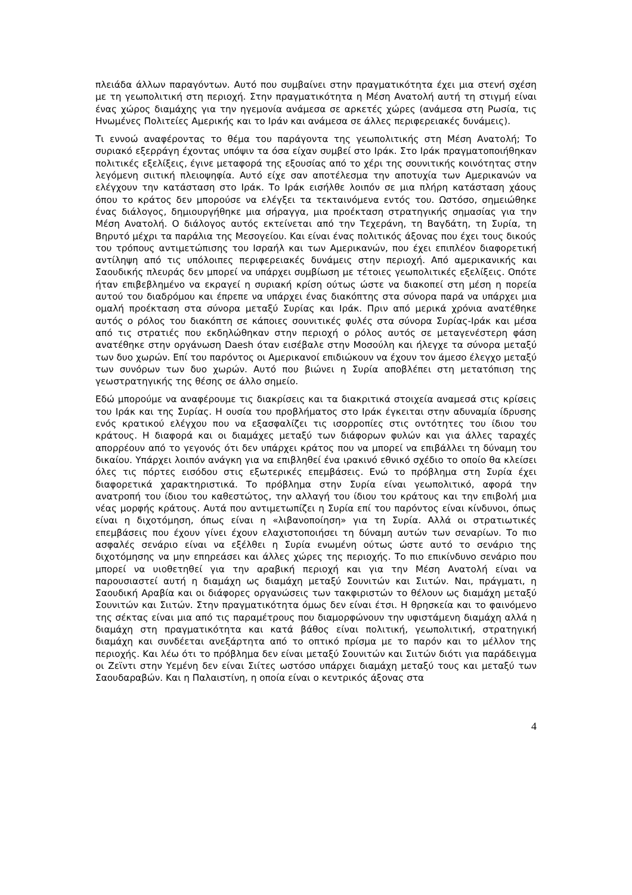πλειάδα άλλων παραγόντων. Αυτό που συμβαίνει στην πραγματικότητα έχει μια στενή σχέση με τη γεωπολιτική στη περιοχή. Στην πραγματικότητα η Μέση Ανατολή αυτή τη στιγμή είναι ένας χώρος διαμάχης για την ηγεμονία ανάμεσα σε αρκετές χώρες (ανάμεσα στη Ρωσία, τις Ηνωμένες Πολιτείες Αμερικής και το Ιράν και ανάμεσα σε άλλες περιφερειακές δυνάμεις).
Τι εννοώ αναφέροντας το θέμα του παράγοντα της γεωπολιτικής στη Μέση Ανατολή; Το συριακό εξερράγη έχοντας υπόψιν τα όσα είχαν συμβεί στο Ιράκ. Στο Ιράκ πραγματοποιήθηκαν πολιτικές εξελίξεις, έγινε μεταφορά της εξουσίας από το χέρι της σουνιτικής κοινότητας στην λεγόμενη σιιτική πλειοψηφία. Αυτό είχε σαν αποτέλεσμα την αποτυχία των Αμερικανών να ελέγχουν την κατάσταση στο Ιράκ. Το Ιράκ εισήλθε λοιπόν σε μια πλήρη κατάσταση χάους όπου το κράτος δεν μπορούσε να ελέγξει τα τεκταινόμενα εντός του. Ωστόσο, σημειώθηκε ένας διάλογος, δημιουργήθηκε μια σήραγγα, μια προέκταση στρατηγικής σημασίας για την Μέση Ανατολή. Ο διάλογος αυτός εκτείνεται από την Τεχεράνη, τη Βαγδάτη, τη Συρία, τη Βηρυτό μέχρι τα παράλια της Μεσογείου. Και είναι ένας πολιτικός άξονας που έχει τους δικούς του τρόπους αντιμετώπισης του Ισραήλ και των Αμερικανών, που έχει επιπλέον διαφορετική αντίληψη από τις υπόλοιπες περιφερειακές δυνάμεις στην περιοχή. Από αμερικανικής και Σαουδικής πλευράς δεν μπορεί να υπάρχει συμβίωση με τέτοιες γεωπολιτικές εξελίξεις. Οπότε ήταν επιβεβλημένο να εκραγεί η συριακή κρίση ούτως ώστε να διακοπεί στη μέση η πορεία αυτού του διαδρόμου και έπρεπε να υπάρχει ένας διακόπτης στα σύνορα παρά να υπάρχει μια ομαλή προέκταση στα σύνορα μεταξύ Συρίας και Ιράκ. Πριν από μερικά χρόνια ανατέθηκε αυτός ο ρόλος του διακόπτη σε κάποιες σουνιτικές φυλές στα σύνορα Συρίας-Ιράκ και μέσα από τις στρατιές που εκδηλώθηκαν στην περιοχή ο ρόλος αυτός σε μεταγενέστερη φάση ανατέθηκε στην οργάνωση Daesh όταν εισέβαλε στην Μοσούλη και ήλεγχε τα σύνορα μεταξύ των δυο χωρών. Επί του παρόντος οι Αμερικανοί επιδιώκουν να έχουν τον άμεσο έλεγχο μεταξύ των συνόρων των δυο χωρών. Αυτό που βιώνει η Συρία αποβλέπει στη μετατόπιση της γεωστρατηγικής της θέσης σε άλλο σημείο.
Εδώ μπορούμε να αναφέρουμε τις διακρίσεις και τα διακριτικά στοιχεία αναμεσά στις κρίσεις του Ιράκ και της Συρίας. Η ουσία του προβλήματος στο Ιράκ έγκειται στην αδυναμία ίδρυσης ενός κρατικού ελέγχου που να εξασφαλίζει τις ισορροπίες στις οντότητες του ίδιου του κράτους. Η διαφορά και οι διαμάχες μεταξύ των διάφορων φυλών και για άλλες ταραχές απορρέουν από το γεγονός ότι δεν υπάρχει κράτος που να μπορεί να επιβάλλει τη δύναμη του δικαίου. Υπάρχει λοιπόν ανάγκη για να επιβληθεί ένα ιρακινό εθνικό σχέδιο το οποίο θα κλείσει όλες τις πόρτες εισόδου στις εξωτερικές επεμβάσεις. Ενώ το πρόβλημα στη Συρία έχει διαφορετικά χαρακτηριστικά. Το πρόβλημα στην Συρία είναι γεωπολιτικό, αφορά την ανατροπή του ίδιου του καθεστώτος, την αλλαγή του ίδιου του κράτους και την επιβολή μια νέας μορφής κράτους. Αυτά που αντιμετωπίζει η Συρία επί του παρόντος είναι κίνδυνοι, όπως είναι η διχοτόμηση, όπως είναι η «λιβανοποίηση» για τη Συρία. Αλλά οι στρατιωτικές επεμβάσεις που έχουν γίνει έχουν ελαχιστοποιήσει τη δύναμη αυτών των σεναρίων. Το πιο ασφαλές σενάριο είναι να εξέλθει η Συρία ενωμένη ούτως ώστε αυτό το σενάριο της διχοτόμησης να μην επηρεάσει και άλλες χώρες της περιοχής. Το πιο επικίνδυνο σενάριο που μπορεί να υιοθετηθεί για την αραβική περιοχή και για την Μέση Ανατολή είναι να παρουσιαστεί αυτή η διαμάχη ως διαμάχη μεταξύ Σουνιτών και Σιιτών. Ναι, πράγματι, η Σαουδική Αραβία και οι διάφορες οργανώσεις των τακφιριστών το θέλουν ως διαμάχη μεταξύ Σουνιτών και Σιιτών. Στην πραγματικότητα όμως δεν είναι έτσι. Η θρησκεία και το φαινόμενο της σέκτας είναι μια από τις παραμέτρους που διαμορφώνουν την υφιστάμενη διαμάχη αλλά η διαμάχη στη πραγματικότητα και κατά βάθος είναι πολιτική, γεωπολιτική, στρατηγική διαμάχη και συνδέεται ανεξάρτητα από το οπτικό πρίσμα με το παρόν και το μέλλον της περιοχής. Και λέω ότι το πρόβλημα δεν είναι μεταξύ Σουνιτών και Σιιτών διότι για παράδειγμα οι Ζεϊντι στην Υεμένη δεν είναι Σιίτες ωστόσο υπάρχει διαμάχη μεταξύ τους και μεταξύ των Σαουδαραβών. Και η Παλαιστίνη, η οποία είναι ο κεντρικός άξονας στα
4